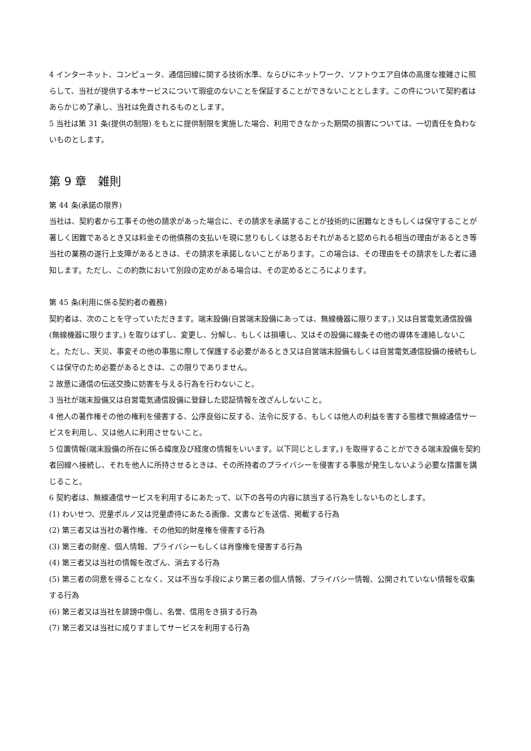4 インターネット、コンピュータ、通信回線に関する技術水準、ならびにネットワーク、ソフトウエア自体の高度な複雑さに照らして、当社が提供する本サービスについて瑕疵のないことを保証することができないこととします。この件について契約者はあらかじめ了承し、当社は免責されるものとします。
5 当社は第 31 条(提供の制限) をもとに提供制限を実施した場合、利用できなかった期間の損害については、一切責任を負わないものとします。
第 9 章　雑則
第 44 条(承諾の限界)
当社は、契約者から工事その他の請求があった場合に、その請求を承諾することが技術的に困難なときもしくは保守することが著しく困難であるとき又は料金その他債務の支払いを現に怠りもしくは怠るおそれがあると認められる相当の理由があるとき等当社の業務の遂行上支障があるときは、その請求を承諾しないことがあります。この場合は、その理由をその請求をした者に通知します。ただし、この約款において別段の定めがある場合は、その定めるところによります。
第 45 条(利用に係る契約者の義務)
契約者は、次のことを守っていただきます。端末設備(自営端末設備にあっては、無線機器に限ります。) 又は自営電気通信設備(無線機器に限ります。) を取りはずし、変更し、分解し、もしくは損壊し、又はその設備に線条その他の導体を連絡しないこと。ただし、天災、事変その他の事態に際して保護する必要があるとき又は自営端末設備もしくは自営電気通信設備の接続もしくは保守のため必要があるときは、この限りでありません。
2 故意に通信の伝送交換に妨害を与える行為を行わないこと。
3 当社が端末設備又は自営電気通信設備に登録した認証情報を改ざんしないこと。
4 他人の著作権その他の権利を侵害する、公序良俗に反する、法令に反する、もしくは他人の利益を害する態様で無線通信サービスを利用し、又は他人に利用させないこと。
5 位置情報(端末設備の所在に係る緯度及び経度の情報をいいます。以下同じとします。) を取得することができる端末設備を契約者回線へ接続し、それを他人に所持させるときは、その所持者のプライバシーを侵害する事態が発生しないよう必要な措置を講じること。
6 契約者は、無線通信サービスを利用するにあたって、以下の各号の内容に該当する行為をしないものとします。
(1) わいせつ、児童ポルノ又は児童虐待にあたる画像、文書などを送信、掲載する行為
(2) 第三者又は当社の著作権、その他知的財産権を侵害する行為
(3) 第三者の財産、個人情報、プライバシーもしくは肖像権を侵害する行為
(4) 第三者又は当社の情報を改ざん、消去する行為
(5) 第三者の同意を得ることなく、又は不当な手段により第三者の個人情報、プライバシー情報、公開されていない情報を収集する行為
(6) 第三者又は当社を誹謗中傷し、名誉、信用をき損する行為
(7) 第三者又は当社に成りすましてサービスを利用する行為